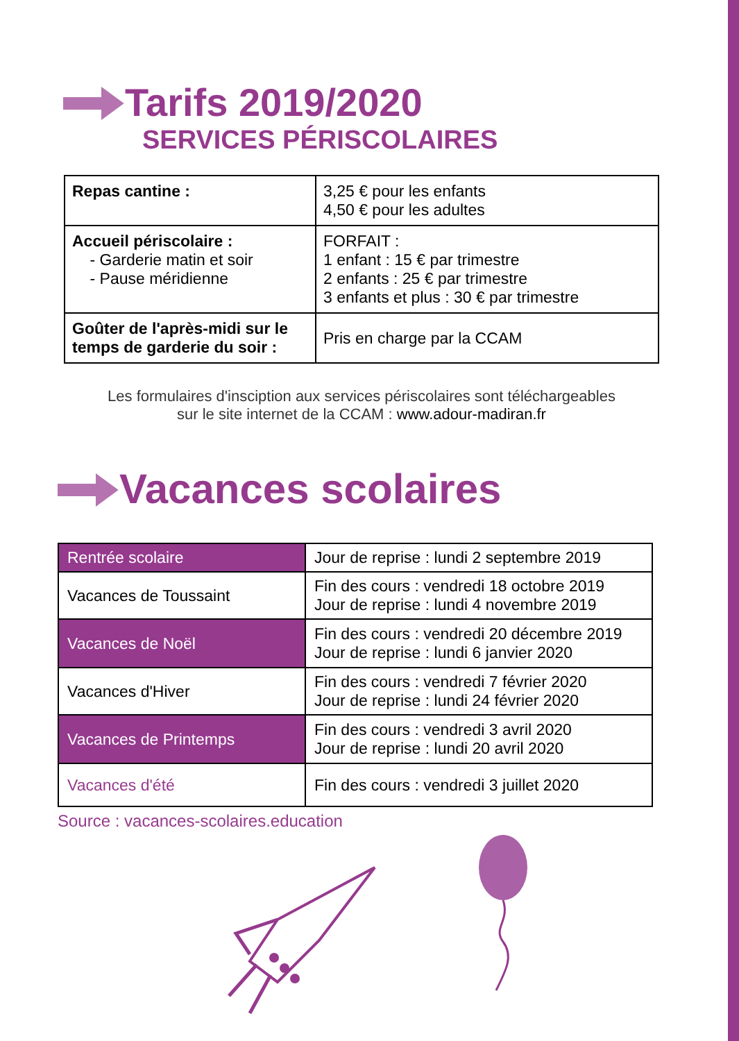Tarifs 2019/2020
SERVICES PÉRISCOLAIRES
| Repas cantine : | 3,25 € pour les enfants 4,50 € pour les adultes |
| Accueil périscolaire : - Garderie matin et soir - Pause méridienne | FORFAIT : 1 enfant : 15 € par trimestre 2 enfants : 25 € par trimestre 3 enfants et plus : 30 € par trimestre |
| Goûter de l'après-midi sur le temps de garderie du soir : | Pris en charge par la CCAM |
Les formulaires d'insciption aux services périscolaires sont téléchargeables
sur le site internet de la CCAM : www.adour-madiran.fr
Vacances scolaires
| Rentrée scolaire | Jour de reprise : lundi 2 septembre 2019 |
| Vacances de Toussaint | Fin des cours : vendredi 18 octobre 2019 Jour de reprise : lundi 4 novembre 2019 |
| Vacances de Noël | Fin des cours : vendredi 20 décembre 2019 Jour de reprise : lundi 6 janvier 2020 |
| Vacances d'Hiver | Fin des cours : vendredi 7 février 2020 Jour de reprise : lundi 24 février 2020 |
| Vacances de Printemps | Fin des cours : vendredi 3 avril 2020 Jour de reprise : lundi 20 avril 2020 |
| Vacances d'été | Fin des cours : vendredi 3 juillet 2020 |
Source : vacances-scolaires.education